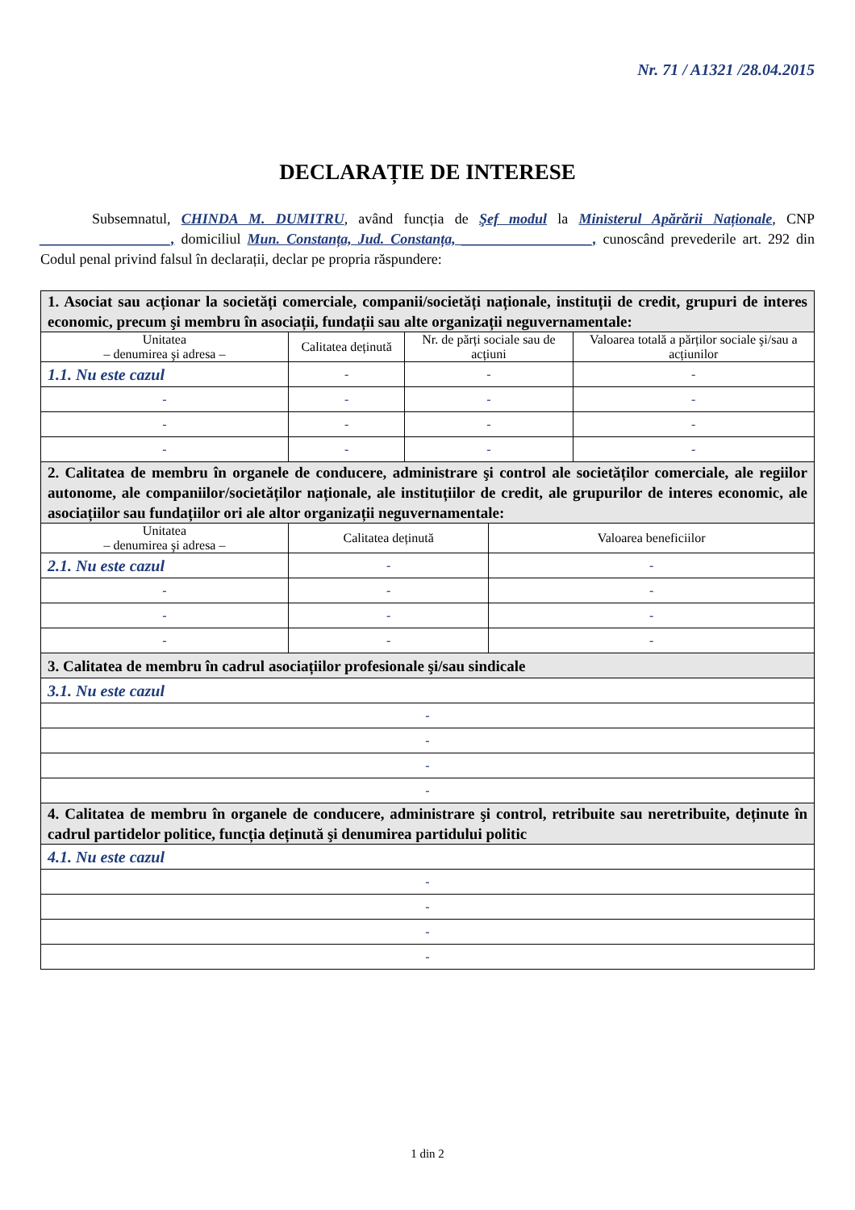Nr. 71 / A1321 /28.04.2015
DECLARAȚIE DE INTERESE
Subsemnatul, CHINDA M. DUMITRU, având funcția de Şef modul la Ministerul Apărării Naționale, CNP __________________, domiciliul Mun. Constanța, Jud. Constanța, __________________, cunoscând prevederile art. 292 din Codul penal privind falsul în declarații, declar pe propria răspundere:
| 1. Asociat sau acționar la societăți comerciale, companii/societăți naționale, instituții de credit, grupuri de interes economic, precum şi membru în asociații, fundații sau alte organizații neguvernamentale: | | | | |
| Unitatea – denumirea şi adresa – | Calitatea deținută | Nr. de părți sociale sau de acțiuni | | Valoarea totală a părților sociale şi/sau a acțiunilor |
| 1.1. Nu este cazul | - | - | | - |
| - | - | - | | - |
| - | - | - | | - |
| - | - | - | | - |
| 2. Calitatea de membru în organele de conducere, administrare şi control ale societăților comerciale, ale regiilor autonome, ale companiilor/societăților naționale, ale instituțiilor de credit, ale grupurilor de interes economic, ale asociațiilor sau fundațiilor ori ale altor organizații neguvernamentale: | | | | |
| Unitatea – denumirea şi adresa – | Calitatea deținută | | Valoarea beneficiilor | |
| 2.1. Nu este cazul | - | | - | |
| - | - | | - | |
| - | - | | - | |
| - | - | | - | |
| 3. Calitatea de membru în cadrul asociațiilor profesionale şi/sau sindicale | | | | |
| 3.1. Nu este cazul | | | | |
| - | | | | |
| - | | | | |
| - | | | | |
| - | | | | |
| 4. Calitatea de membru în organele de conducere, administrare şi control, retribuite sau neretribuite, deținute în cadrul partidelor politice, funcția deținută şi denumirea partidului politic | | | | |
| 4.1. Nu este cazul | | | | |
| - | | | | |
| - | | | | |
| - | | | | |
| - | | | | |
1 din 2